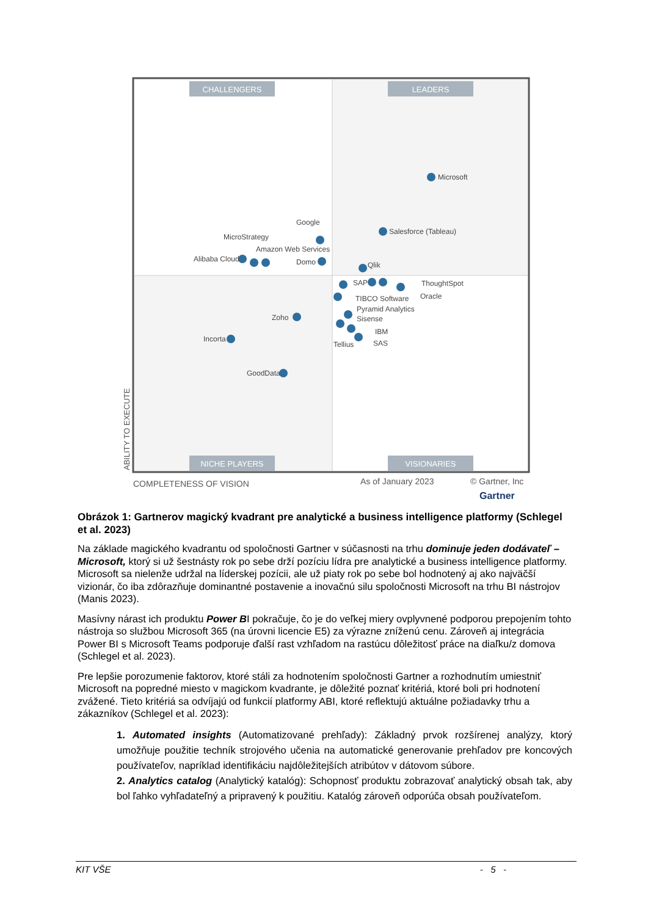CHALLENGERS
LEADERS
NICHE PLAYERS
VISIONARIES
Microsoft
Salesforce (Tableau)
Google
MicroStrategy
Amazon Web Services
Alibaba Cloud
Domo
Qlik
SAP
ThoughtSpot
Oracle
TIBCO Software
Pyramid Analytics
Sisense
IBM
SAS
Tellius
Zoho
Incorta
GoodData
ABILITY TO EXECUTE
COMPLETENESS OF VISION
As of January 2023
© Gartner, Inc
Gartner
Obrázok 1: Gartnerov magický kvadrant pre analytické a business intelligence platformy (Schlegel et al. 2023)
Na základe magického kvadrantu od spoločnosti Gartner v súčasnosti na trhu dominuje jeden dodávateľ – Microsoft, ktorý si už šestnásty rok po sebe drží pozíciu lídra pre analytické a business intelligence platformy. Microsoft sa nielenže udržal na líderskej pozícii, ale už piaty rok po sebe bol hodnotený aj ako najväčší vizionár, čo iba zdôrazňuje dominantné postavenie a inovačnú silu spoločnosti Microsoft na trhu BI nástrojov (Manis 2023).
Masívny nárast ich produktu Power BI pokračuje, čo je do veľkej miery ovplyvnené podporou prepojením tohto nástroja so službou Microsoft 365 (na úrovni licencie E5) za výrazne zníženú cenu. Zároveň aj integrácia Power BI s Microsoft Teams podporuje ďalší rast vzhľadom na rastúcu dôležitosť práce na diaľku/z domova (Schlegel et al. 2023).
Pre lepšie porozumenie faktorov, ktoré stáli za hodnotením spoločnosti Gartner a rozhodnutím umiestniť Microsoft na popredné miesto v magickom kvadrante, je dôležité poznať kritériá, ktoré boli pri hodnotení zvážené. Tieto kritériá sa odvíjajú od funkcií platformy ABI, ktoré reflektujú aktuálne požiadavky trhu a zákazníkov (Schlegel et al. 2023):
1. Automated insights (Automatizované prehľady): Základný prvok rozšírenej analýzy, ktorý umožňuje použitie techník strojového učenia na automatické generovanie prehľadov pre koncových používateľov, napríklad identifikáciu najdôležitejších atribútov v dátovom súbore.
2. Analytics catalog (Analytický katalóg): Schopnosť produktu zobrazovať analytický obsah tak, aby bol ľahko vyhľadateľný a pripravený k použitiu. Katalóg zároveň odporúča obsah používateľom.
KIT VŠE - 5 -